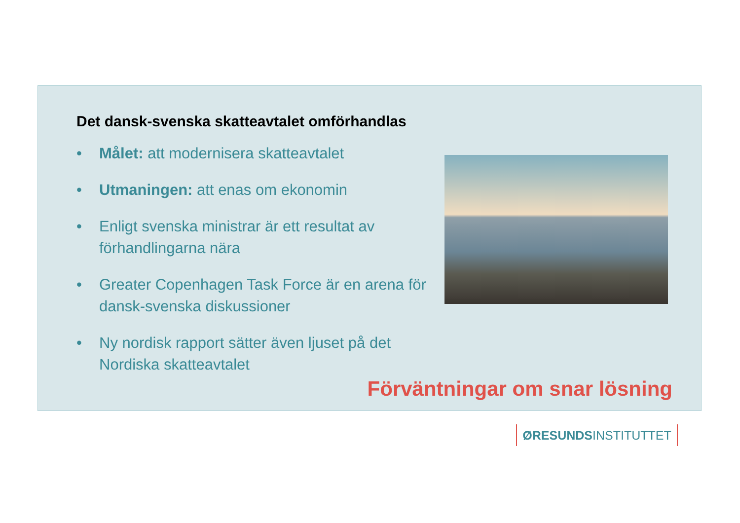Det dansk-svenska skatteavtalet omförhandlas
• Målet: att modernisera skatteavtalet
• Utmaningen: att enas om ekonomin
• Enligt svenska ministrar är ett resultat av förhandlingarna nära
• Greater Copenhagen Task Force är en arena för dansk-svenska diskussioner
• Ny nordisk rapport sätter även ljuset på det Nordiska skatteavtalet
Förväntningar om snar lösning
ØRESUNDSINSTITUTTET